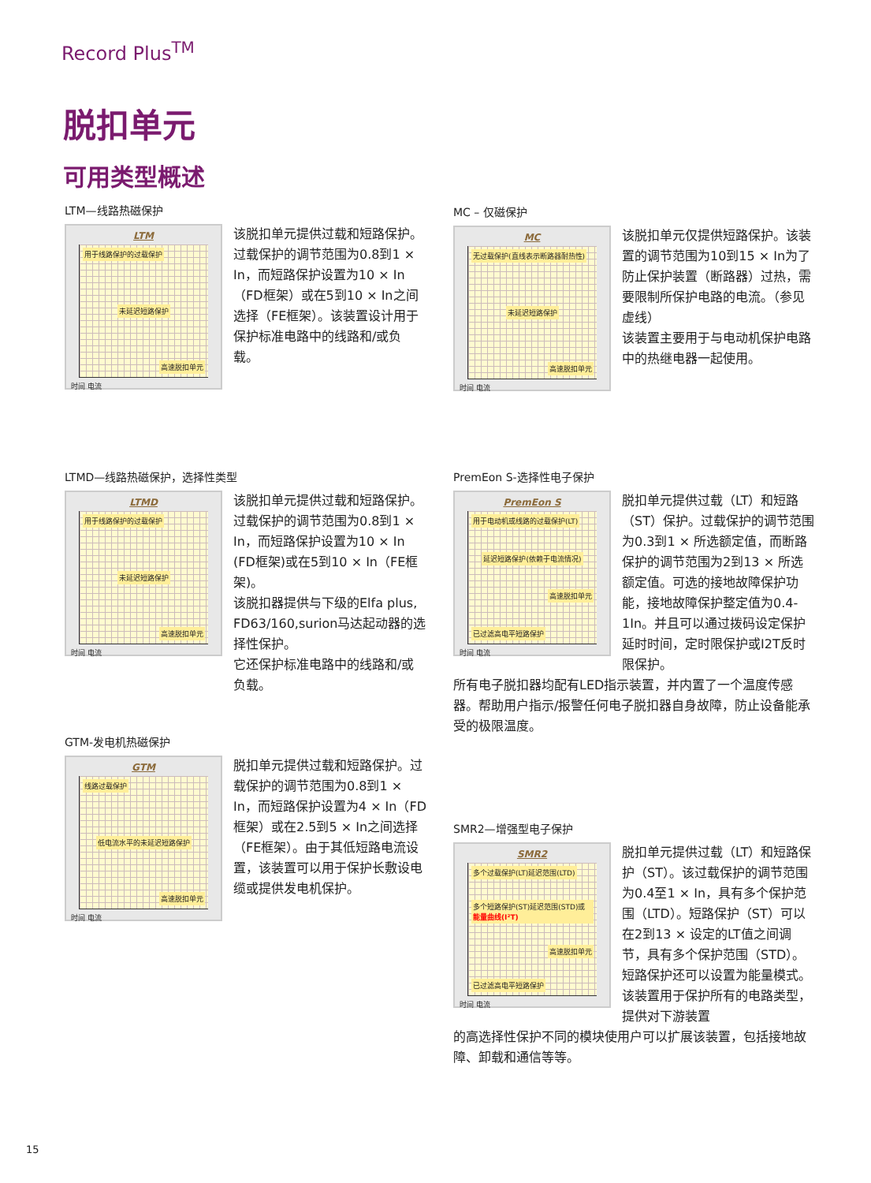Record Plus<sup>TM</sup>
脱扣单元
可用类型概述
LTM—线路热磁保护
LTM
用于线路保护的过载保护
未延迟短路保护
高速脱扣单元
时间 电流
该脱扣单元提供过载和短路保护。过载保护的调节范围为0.8到1 × In，而短路保护设置为10 × In（FD框架）或在5到10 × In之间选择（FE框架）。该装置设计用于保护标准电路中的线路和/或负载。
MC – 仅磁保护
MC
无过载保护(直线表示断路器耐热性)
未延迟短路保护
高速脱扣单元
时间 电流
该脱扣单元仅提供短路保护。该装置的调节范围为10到15 × In为了防止保护装置（断路器）过热，需要限制所保护电路的电流。（参见虚线）
该装置主要用于与电动机保护电路中的热继电器一起使用。
LTMD—线路热磁保护，选择性类型
LTMD
用于线路保护的过载保护
未延迟短路保护
高速脱扣单元
时间 电流
该脱扣单元提供过载和短路保护。过载保护的调节范围为0.8到1 × In，而短路保护设置为10 × In (FD框架)或在5到10 × In（FE框架)。
该脱扣器提供与下级的Elfa plus, FD63/160,surion马达起动器的选择性保护。
它还保护标准电路中的线路和/或负载。
PremEon S-选择性电子保护
PremEon S
用于电动机或线路的过载保护(LT)
延迟短路保护(依赖于电流情况)
高速脱扣单元
已过滤高电平短路保护
时间 电流
脱扣单元提供过载（LT）和短路（ST）保护。过载保护的调节范围为0.3到1 × 所选额定值，而断路保护的调节范围为2到13 × 所选额定值。可选的接地故障保护功能，接地故障保护整定值为0.4-1In。并且可以通过拨码设定保护延时时间，定时限保护或I2T反时限保护。
所有电子脱扣器均配有LED指示装置，并内置了一个温度传感器。帮助用户指示/报警任何电子脱扣器自身故障，防止设备能承受的极限温度。
GTM-发电机热磁保护
GTM
线路过载保护
低电流水平的未延迟短路保护
高速脱扣单元
时间 电流
脱扣单元提供过载和短路保护。过载保护的调节范围为0.8到1 × In，而短路保护设置为4 × In（FD框架）或在2.5到5 × In之间选择（FE框架）。由于其低短路电流设置，该装置可以用于保护长敷设电缆或提供发电机保护。
SMR2—增强型电子保护
SMR2
多个过载保护(LT)延迟范围(LTD)
多个短路保护(ST)延迟范围(STD)或能量曲线(I²T)
高速脱扣单元
已过滤高电平短路保护
时间 电流
脱扣单元提供过载（LT）和短路保护（ST）。该过载保护的调节范围为0.4至1 × In，具有多个保护范围（LTD）。短路保护（ST）可以在2到13 × 设定的LT值之间调节，具有多个保护范围（STD）。短路保护还可以设置为能量模式。该装置用于保护所有的电路类型，提供对下游装置
的高选择性保护不同的模块使用户可以扩展该装置，包括接地故障、卸载和通信等等。
15